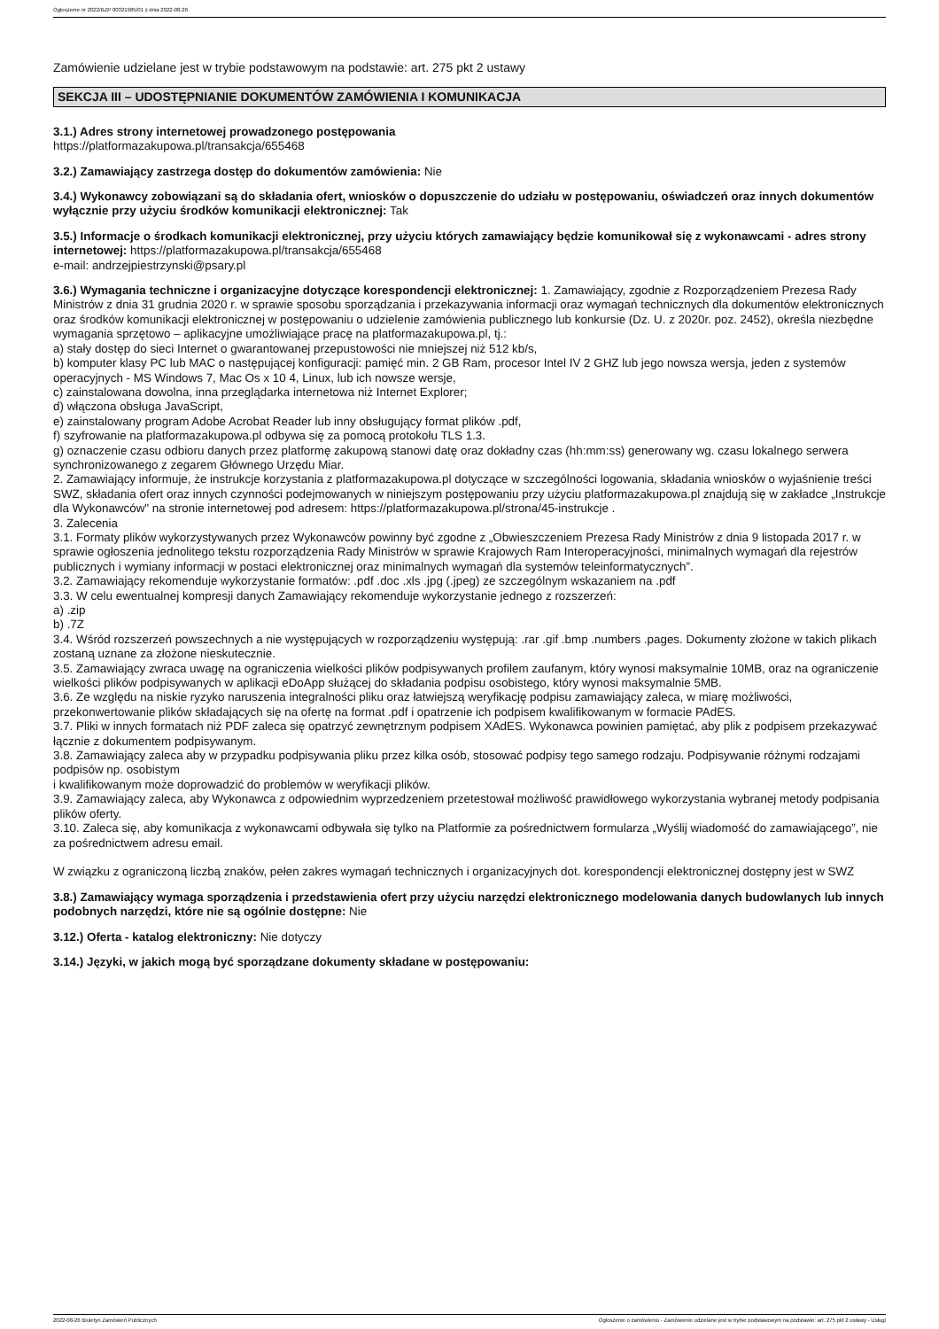Ogłoszenie nr 2022/BZP 00321985/01 z dnia 2022-08-26
Zamówienie udzielane jest w trybie podstawowym na podstawie: art. 275 pkt 2 ustawy
SEKCJA III – UDOSTĘPNIANIE DOKUMENTÓW ZAMÓWIENIA I KOMUNIKACJA
3.1.) Adres strony internetowej prowadzonego postępowania
https://platformazakupowa.pl/transakcja/655468
3.2.) Zamawiający zastrzega dostęp do dokumentów zamówienia: Nie
3.4.) Wykonawcy zobowiązani są do składania ofert, wniosków o dopuszczenie do udziału w postępowaniu, oświadczeń oraz innych dokumentów wyłącznie przy użyciu środków komunikacji elektronicznej: Tak
3.5.) Informacje o środkach komunikacji elektronicznej, przy użyciu których zamawiający będzie komunikował się z wykonawcami - adres strony internetowej: https://platformazakupowa.pl/transakcja/655468
e-mail: andrzejpiestrzynski@psary.pl
3.6.) Wymagania techniczne i organizacyjne dotyczące korespondencji elektronicznej: 1. Zamawiający, zgodnie z Rozporządzeniem Prezesa Rady Ministrów z dnia 31 grudnia 2020 r. w sprawie sposobu sporządzania i przekazywania informacji oraz wymagań technicznych dla dokumentów elektronicznych oraz środków komunikacji elektronicznej w postępowaniu o udzielenie zamówienia publicznego lub konkursie (Dz. U. z 2020r. poz. 2452), określa niezbędne wymagania sprzętowo – aplikacyjne umożliwiające pracę na platformazakupowa.pl, tj.:
a) stały dostęp do sieci Internet o gwarantowanej przepustowości nie mniejszej niż 512 kb/s,
b) komputer klasy PC lub MAC o następującej konfiguracji: pamięć min. 2 GB Ram, procesor Intel IV 2 GHZ lub jego nowsza wersja, jeden z systemów operacyjnych - MS Windows 7, Mac Os x 10 4, Linux, lub ich nowsze wersje,
c) zainstalowana dowolna, inna przeglądarka internetowa niż Internet Explorer;
d) włączona obsługa JavaScript,
e) zainstalowany program Adobe Acrobat Reader lub inny obsługujący format plików .pdf,
f) szyfrowanie na platformazakupowa.pl odbywa się za pomocą protokołu TLS 1.3.
g) oznaczenie czasu odbioru danych przez platformę zakupową stanowi datę oraz dokładny czas (hh:mm:ss) generowany wg. czasu lokalnego serwera synchronizowanego z zegarem Głównego Urzędu Miar.
2. Zamawiający informuje, że instrukcje korzystania z platformazakupowa.pl dotyczące w szczególności logowania, składania wniosków o wyjaśnienie treści SWZ, składania ofert oraz innych czynności podejmowanych w niniejszym postępowaniu przy użyciu platformazakupowa.pl znajdują się w zakładce „Instrukcje dla Wykonawców" na stronie internetowej pod adresem: https://platformazakupowa.pl/strona/45-instrukcje .
3. Zalecenia
3.1. Formaty plików wykorzystywanych przez Wykonawców powinny być zgodne z „Obwieszczeniem Prezesa Rady Ministrów z dnia 9 listopada 2017 r. w sprawie ogłoszenia jednolitego tekstu rozporządzenia Rady Ministrów w sprawie Krajowych Ram Interoperacyjności, minimalnych wymagań dla rejestrów publicznych i wymiany informacji w postaci elektronicznej oraz minimalnych wymagań dla systemów teleinformatycznych”.
3.2. Zamawiający rekomenduje wykorzystanie formatów: .pdf .doc .xls .jpg (.jpeg) ze szczególnym wskazaniem na .pdf
3.3. W celu ewentualnej kompresji danych Zamawiający rekomenduje wykorzystanie jednego z rozszerzeń:
a) .zip
b) .7Z
3.4. Wśród rozszerzeń powszechnych a nie występujących w rozporządzeniu występują: .rar .gif .bmp .numbers .pages. Dokumenty złożone w takich plikach zostaną uznane za złożone nieskutecznie.
3.5. Zamawiający zwraca uwagę na ograniczenia wielkości plików podpisywanych profilem zaufanym, który wynosi maksymalnie 10MB, oraz na ograniczenie wielkości plików podpisywanych w aplikacji eDoApp służącej do składania podpisu osobistego, który wynosi maksymalnie 5MB.
3.6. Ze względu na niskie ryzyko naruszenia integralności pliku oraz łatwiejszą weryfikację podpisu zamawiający zaleca, w miarę możliwości, przekonwertowanie plików składających się na ofertę na format .pdf i opatrzenie ich podpisem kwalifikowanym w formacie PAdES.
3.7. Pliki w innych formatach niż PDF zaleca się opatrzyć zewnętrznym podpisem XAdES. Wykonawca powinien pamiętać, aby plik z podpisem przekazywać łącznie z dokumentem podpisywanym.
3.8. Zamawiający zaleca aby w przypadku podpisywania pliku przez kilka osób, stosować podpisy tego samego rodzaju. Podpisywanie różnymi rodzajami podpisów np. osobistym
i kwalifikowanym może doprowadzić do problemów w weryfikacji plików.
3.9. Zamawiający zaleca, aby Wykonawca z odpowiednim wyprzedzeniem przetestował możliwość prawidłowego wykorzystania wybranej metody podpisania plików oferty.
3.10. Zaleca się, aby komunikacja z wykonawcami odbywała się tylko na Platformie za pośrednictwem formularza „Wyślij wiadomość do zamawiającego”, nie za pośrednictwem adresu email.
W związku z ograniczoną liczbą znaków, pełen zakres wymagań technicznych i organizacyjnych dot. korespondencji elektronicznej dostępny jest w SWZ
3.8.) Zamawiający wymaga sporządzenia i przedstawienia ofert przy użyciu narzędzi elektronicznego modelowania danych budowlanych lub innych podobnych narzędzi, które nie są ogólnie dostępne: Nie
3.12.) Oferta - katalog elektroniczny: Nie dotyczy
3.14.) Języki, w jakich mogą być sporządzane dokumenty składane w postępowaniu:
2022-08-26 Biuletyn Zamówień Publicznych Ogłoszenie o zamówieniu - Zamówienie udzielane jest w trybie podstawowym na podstawie: art. 275 pkt 2 ustawy - Usługi